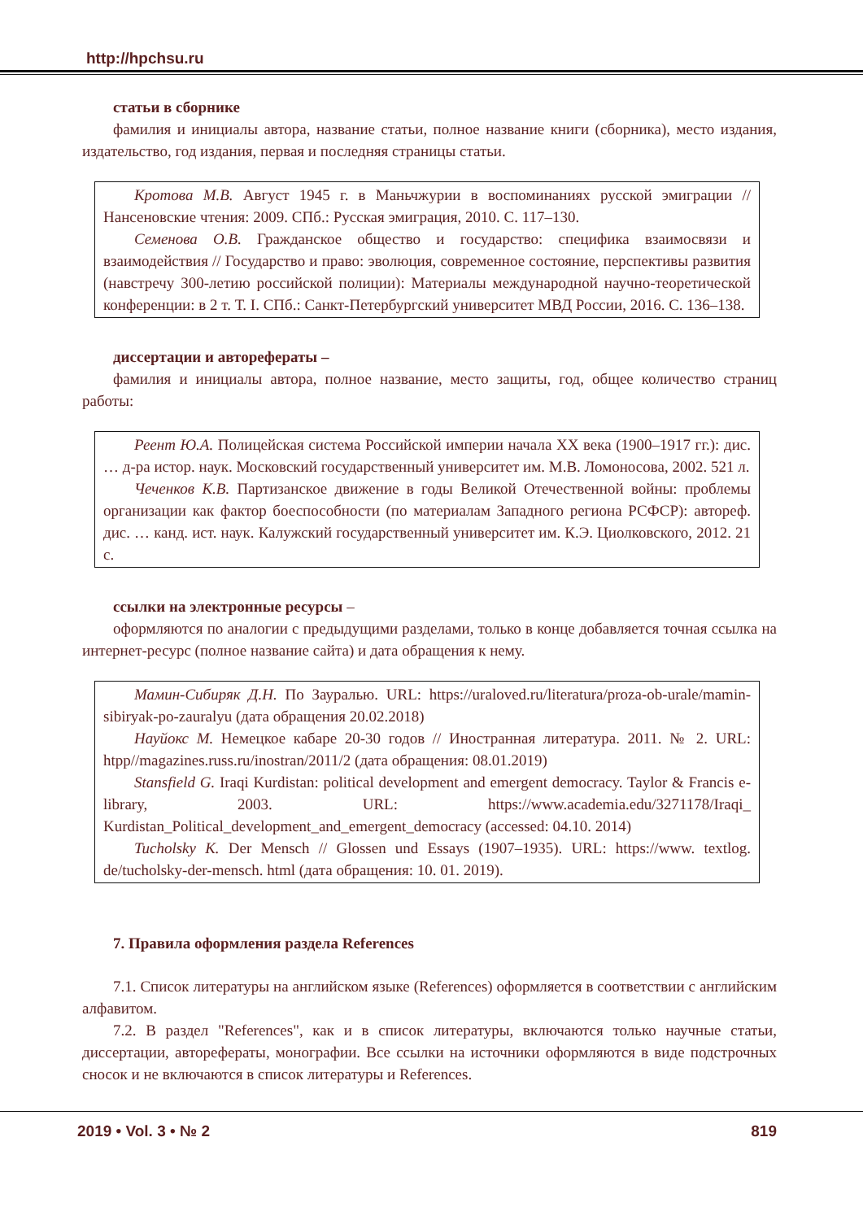http://hpchsu.ru
статьи в сборнике
фамилия и инициалы автора, название статьи, полное название книги (сборника), место издания, издательство, год издания, первая и последняя страницы статьи.
Кротова М.В. Август 1945 г. в Маньчжурии в воспоминаниях русской эмиграции // Нансеновские чтения: 2009. СПб.: Русская эмиграция, 2010. С. 117–130.
Семенова О.В. Гражданское общество и государство: специфика взаимосвязи и взаимодействия // Государство и право: эволюция, современное состояние, перспективы развития (навстречу 300-летию российской полиции): Материалы международной научно-теоретической конференции: в 2 т. Т. I. СПб.: Санкт-Петербургский университет МВД России, 2016. С. 136–138.
диссертации и авторефераты –
фамилия и инициалы автора, полное название, место защиты, год, общее количество страниц работы:
Реент Ю.А. Полицейская система Российской империи начала XX века (1900–1917 гг.): дис. … д-ра истор. наук. Московский государственный университет им. М.В. Ломоносова, 2002. 521 л.
Чеченков К.В. Партизанское движение в годы Великой Отечественной войны: проблемы организации как фактор боеспособности (по материалам Западного региона РСФСР): автореф. дис. … канд. ист. наук. Калужский государственный университет им. К.Э. Циолковского, 2012. 21 с.
ссылки на электронные ресурсы –
оформляются по аналогии с предыдущими разделами, только в конце добавляется точная ссылка на интернет-ресурс (полное название сайта) и дата обращения к нему.
Мамин-Сибиряк Д.Н. По Зауралью. URL: https://uraloved.ru/literatura/proza-ob-urale/mamin-sibiryak-po-zauralyu (дата обращения 20.02.2018)
Науйокс М. Немецкое кабаре 20-30 годов // Иностранная литература. 2011. № 2. URL: htpp//magazines.russ.ru/inostran/2011/2 (дата обращения: 08.01.2019)
Stansfield G. Iraqi Kurdistan: political development and emergent democracy. Taylor & Francis e-library, 2003. URL: https://www.academia.edu/3271178/Iraqi_ Kurdistan_Political_development_and_emergent_democracy (accessed: 04.10. 2014)
Tucholsky K. Der Mensch // Glossen und Essays (1907–1935). URL: https://www. textlog. de/tucholsky-der-mensch. html (дата обращения: 10. 01. 2019).
7. Правила оформления раздела References
7.1. Список литературы на английском языке (References) оформляется в соответствии с английским алфавитом.
7.2. В раздел "References", как и в список литературы, включаются только научные статьи, диссертации, авторефераты, монографии. Все ссылки на источники оформляются в виде подстрочных сносок и не включаются в список литературы и References.
2019 • Vol. 3 • № 2 819